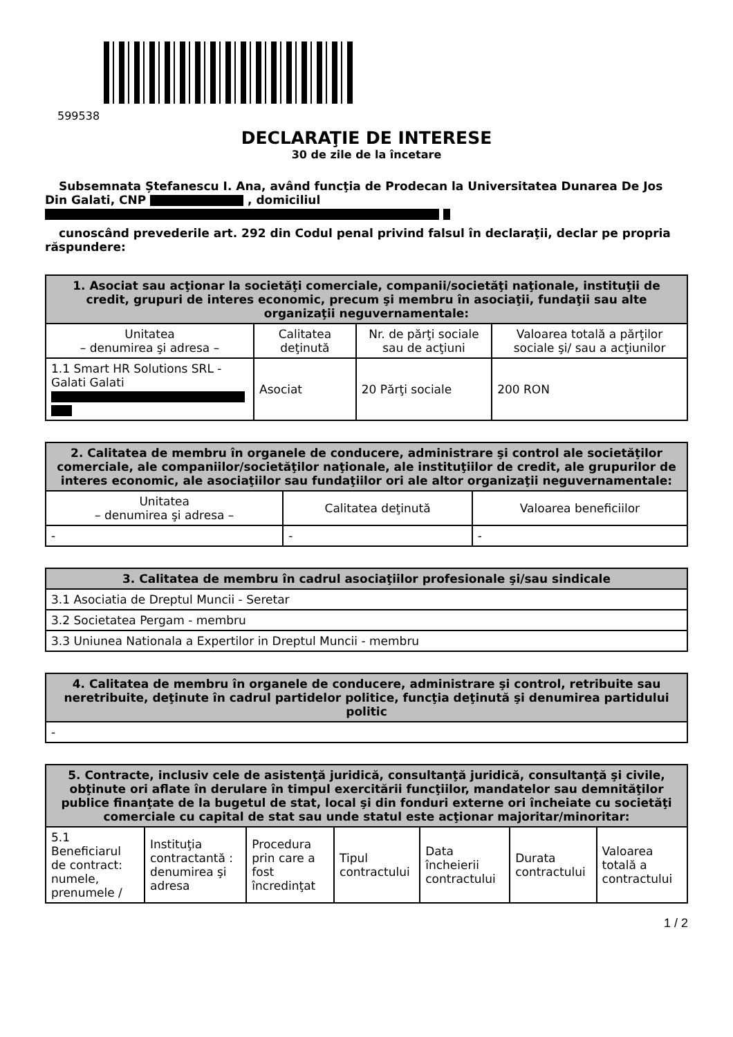599538
DECLARAŢIE DE INTERESE
30 de zile de la încetare
Subsemnata Ștefanescu I. Ana, având funcţia de Prodecan la Universitatea Dunarea De Jos Din Galati, CNP , domiciliul
cunoscând prevederile art. 292 din Codul penal privind falsul în declaraţii, declar pe propria răspundere:
| 1. Asociat sau acţionar la societăţi comerciale, companii/societăţi naţionale, instituţii de credit, grupuri de interes economic, precum şi membru în asociaţii, fundaţii sau alte organizaţii neguvernamentale: | | | |
| --- | --- | --- | --- |
| Unitatea – denumirea şi adresa – | Calitatea deţinută | Nr. de părţi sociale sau de acţiuni | Valoarea totală a părţilor sociale şi/ sau a acţiunilor |
| 1.1 Smart HR Solutions SRL - Galati Galati | Asociat | 20 Părţi sociale | 200 RON |
| 2. Calitatea de membru în organele de conducere, administrare şi control ale societăţilor comerciale, ale companiilor/societăţilor naţionale, ale instituţiilor de credit, ale grupurilor de interes economic, ale asociaţiilor sau fundaţiilor ori ale altor organizaţii neguvernamentale: | | |
| --- | --- | --- |
| Unitatea – denumirea şi adresa – | Calitatea deţinută | Valoarea beneficiilor |
| - | - | - |
| 3. Calitatea de membru în cadrul asociaţiilor profesionale şi/sau sindicale |
| --- |
| 3.1 Asociatia de Dreptul Muncii - Seretar |
| 3.2 Societatea Pergam - membru |
| 3.3 Uniunea Nationala a Expertilor in Dreptul Muncii - membru |
| 4. Calitatea de membru în organele de conducere, administrare şi control, retribuite sau neretribuite, deţinute în cadrul partidelor politice, funcţia deţinută şi denumirea partidului politic |
| --- |
| - |
| 5. Contracte, inclusiv cele de asistenţă juridică, consultanţă juridică, consultanţă şi civile, obţinute ori aflate în derulare în timpul exercitării funcţiilor, mandatelor sau demnităţilor publice finanţate de la bugetul de stat, local şi din fonduri externe ori încheiate cu societăţi comerciale cu capital de stat sau unde statul este acţionar majoritar/minoritar: | | | | | | |
| --- | --- | --- | --- | --- | --- | --- |
| 5.1 Beneficiarul de contract: numele, prenumele / | Instituţia contractantă : denumirea şi adresa | Procedura prin care a fost încredinţat | Tipul contractului | Data încheierii contractului | Durata contractului | Valoarea totală a contractului |
1 / 2